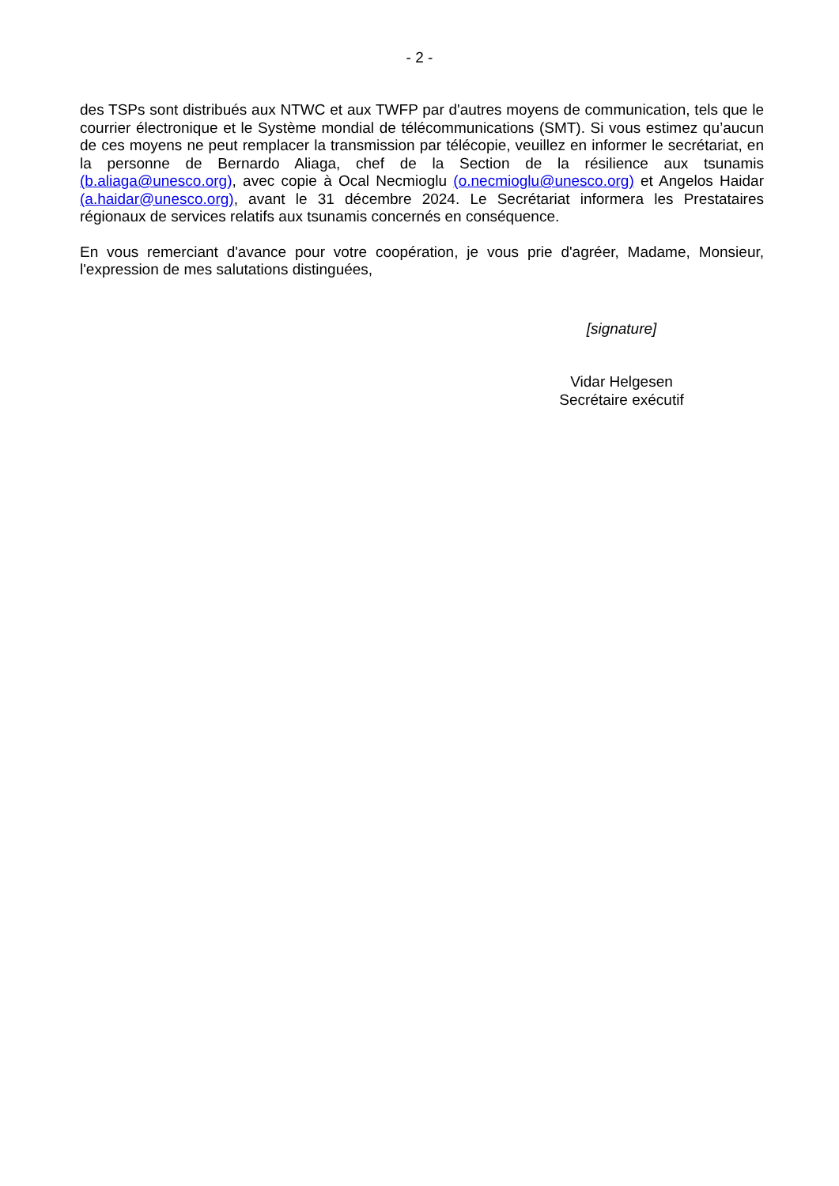- 2 -
des TSPs sont distribués aux NTWC et aux TWFP par d'autres moyens de communication, tels que le courrier électronique et le Système mondial de télécommunications (SMT). Si vous estimez qu’aucun de ces moyens ne peut remplacer la transmission par télécopie, veuillez en informer le secrétariat, en la personne de Bernardo Aliaga, chef de la Section de la résilience aux tsunamis (b.aliaga@unesco.org), avec copie à Ocal Necmioglu (o.necmioglu@unesco.org) et Angelos Haidar (a.haidar@unesco.org), avant le 31 décembre 2024. Le Secrétariat informera les Prestataires régionaux de services relatifs aux tsunamis concernés en conséquence.
En vous remerciant d'avance pour votre coopération, je vous prie d'agréer, Madame, Monsieur, l'expression de mes salutations distinguées,
[signature]
Vidar Helgesen
Secrétaire exécutif